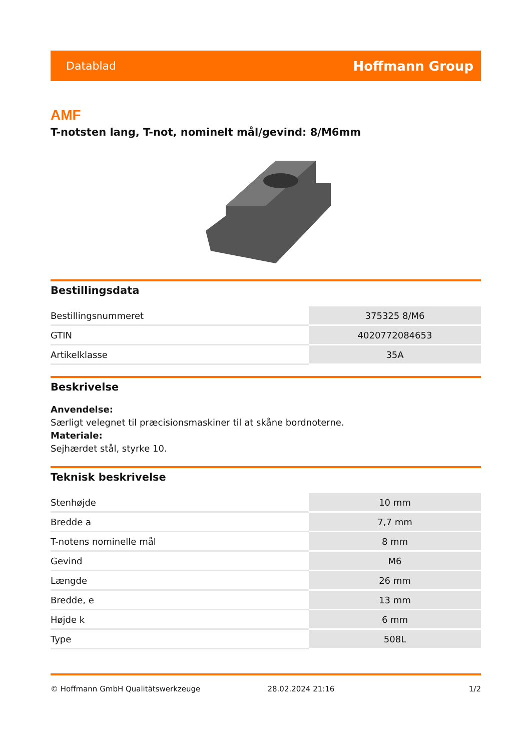Datablad Hoffmann Group
AMF
T-notsten lang, T-not, nominelt mål/gevind: 8/M6mm
Bestillingsdata
| Bestillingsnummeret | 375325 8/M6 |
| GTIN | 4020772084653 |
| Artikelklasse | 35A |
Beskrivelse
Anvendelse:
Særligt velegnet til præcisionsmaskiner til at skåne bordnoterne.
Materiale:
Sejhærdet stål, styrke 10.
Teknisk beskrivelse
| Stenhøjde | 10 mm |
| Bredde a | 7,7 mm |
| T-notens nominelle mål | 8 mm |
| Gevind | M6 |
| Længde | 26 mm |
| Bredde, e | 13 mm |
| Højde k | 6 mm |
| Type | 508L |
© Hoffmann GmbH Qualitätswerkzeuge 28.02.2024 21:16 1/2